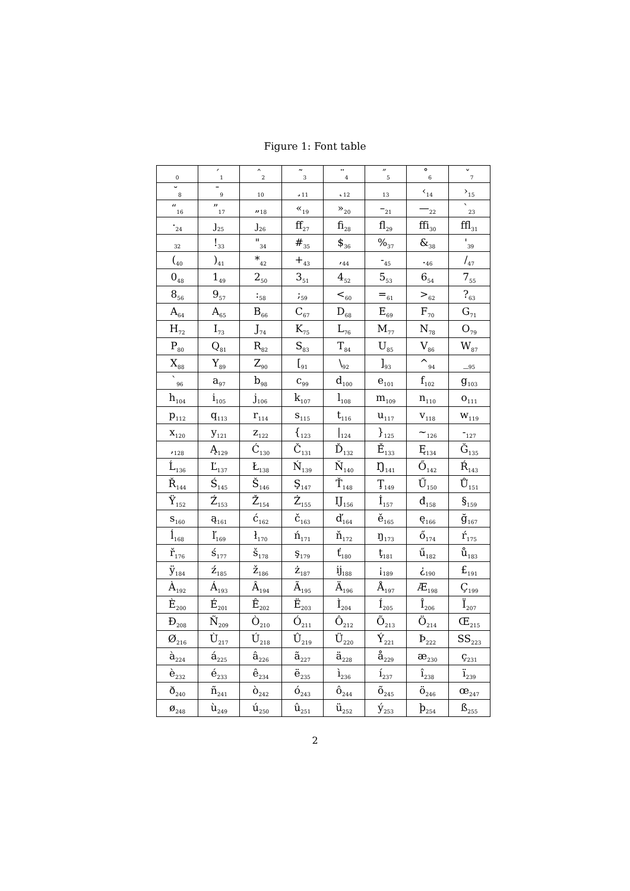Figure 1: Font table
| <sub>0</sub> | ´<sub>1</sub> | ˆ<sub>2</sub> | ˜<sub>3</sub> | ¨<sub>4</sub> | ˝<sub>5</sub> | ˚<sub>6</sub> | ˇ<sub>7</sub> |
| ˘<sub>8</sub> | ¯<sub>9</sub> | <sub>10</sub> | ¸<sub>11</sub> | ˛<sub>12</sub> | <sub>13</sub> | ‹<sub>14</sub> | ›<sub>15</sub> |
| “<sub>16</sub> | ”<sub>17</sub> | „<sub>18</sub> | «<sub>19</sub> | »<sub>20</sub> | –<sub>21</sub> | —<sub>22</sub> | `<sub>23</sub> |
| ·<sub>24</sub> | ȷ<sub>25</sub> | ȷ<sub>26</sub> | ff<sub>27</sub> | fi<sub>28</sub> | fl<sub>29</sub> | ffi<sub>30</sub> | ffl<sub>31</sub> |
| <sub>32</sub> | !<sub>33</sub> | "<sub>34</sub> | #<sub>35</sub> | $<sub>36</sub> | %<sub>37</sub> | &<sub>38</sub> | '<sub>39</sub> |
| (<sub>40</sub> | )<sub>41</sub> | *<sub>42</sub> | +<sub>43</sub> | ,<sub>44</sub> | -<sub>45</sub> | .<sub>46</sub> | /<sub>47</sub> |
| 0<sub>48</sub> | 1<sub>49</sub> | 2<sub>50</sub> | 3<sub>51</sub> | 4<sub>52</sub> | 5<sub>53</sub> | 6<sub>54</sub> | 7<sub>55</sub> |
| 8<sub>56</sub> | 9<sub>57</sub> | :<sub>58</sub> | ;<sub>59</sub> | <<sub>60</sub> | =<sub>61</sub> | ><sub>62</sub> | ?<sub>63</sub> |
| A<sub>64</sub> | A<sub>65</sub> | B<sub>66</sub> | C<sub>67</sub> | D<sub>68</sub> | E<sub>69</sub> | F<sub>70</sub> | G<sub>71</sub> |
| H<sub>72</sub> | I<sub>73</sub> | J<sub>74</sub> | K<sub>75</sub> | L<sub>76</sub> | M<sub>77</sub> | N<sub>78</sub> | O<sub>79</sub> |
| P<sub>80</sub> | Q<sub>81</sub> | R<sub>82</sub> | S<sub>83</sub> | T<sub>84</sub> | U<sub>85</sub> | V<sub>86</sub> | W<sub>87</sub> |
| X<sub>88</sub> | Y<sub>89</sub> | Z<sub>90</sub> | [<sub>91</sub> | \<sub>92</sub> | ]<sub>93</sub> | ^<sub>94</sub> | _<sub>95</sub> |
| `<sub>96</sub> | a<sub>97</sub> | b<sub>98</sub> | c<sub>99</sub> | d<sub>100</sub> | e<sub>101</sub> | f<sub>102</sub> | g<sub>103</sub> |
| h<sub>104</sub> | i<sub>105</sub> | j<sub>106</sub> | k<sub>107</sub> | l<sub>108</sub> | m<sub>109</sub> | n<sub>110</sub> | o<sub>111</sub> |
| p<sub>112</sub> | q<sub>113</sub> | r<sub>114</sub> | s<sub>115</sub> | t<sub>116</sub> | u<sub>117</sub> | v<sub>118</sub> | w<sub>119</sub> |
| x<sub>120</sub> | y<sub>121</sub> | z<sub>122</sub> | {<sub>123</sub> | /<sub>124</sub> | }<sub>125</sub> | ~<sub>126</sub> | -<sub>127</sub> |
| ,<sub>128</sub> | Ą<sub>129</sub> | Ć<sub>130</sub> | Č<sub>131</sub> | Ď<sub>132</sub> | Ě<sub>133</sub> | Ę<sub>134</sub> | Ğ<sub>135</sub> |
| Ĺ<sub>136</sub> | Ľ<sub>137</sub> | Ł<sub>138</sub> | Ń<sub>139</sub> | Ň<sub>140</sub> | Ŋ<sub>141</sub> | Ő<sub>142</sub> | Ŕ<sub>143</sub> |
| Ř<sub>144</sub> | Ś<sub>145</sub> | Š<sub>146</sub> | Ş<sub>147</sub> | Ť<sub>148</sub> | Ţ<sub>149</sub> | Ű<sub>150</sub> | Ů<sub>151</sub> |
| Ÿ<sub>152</sub> | Ź<sub>153</sub> | Ž<sub>154</sub> | Ż<sub>155</sub> | Ĳ<sub>156</sub> | İ<sub>157</sub> | đ<sub>158</sub> | §<sub>159</sub> |
| s<sub>160</sub> | ą<sub>161</sub> | ć<sub>162</sub> | č<sub>163</sub> | ď<sub>164</sub> | ě<sub>165</sub> | ę<sub>166</sub> | ğ<sub>167</sub> |
| ĺ<sub>168</sub> | ľ<sub>169</sub> | ł<sub>170</sub> | ń<sub>171</sub> | ň<sub>172</sub> | ŋ<sub>173</sub> | ő<sub>174</sub> | ŕ<sub>175</sub> |
| ř<sub>176</sub> | ś<sub>177</sub> | š<sub>178</sub> | ş<sub>179</sub> | ť<sub>180</sub> | ţ<sub>181</sub> | ű<sub>182</sub> | ů<sub>183</sub> |
| ÿ<sub>184</sub> | ź<sub>185</sub> | ž<sub>186</sub> | ż<sub>187</sub> | ĳ<sub>188</sub> | ¡<sub>189</sub> | ¿<sub>190</sub> | £<sub>191</sub> |
| À<sub>192</sub> | Á<sub>193</sub> | Â<sub>194</sub> | Ã<sub>195</sub> | Ä<sub>196</sub> | Å<sub>197</sub> | Æ<sub>198</sub> | Ç<sub>199</sub> |
| È<sub>200</sub> | É<sub>201</sub> | Ê<sub>202</sub> | Ë<sub>203</sub> | Ì<sub>204</sub> | Í<sub>205</sub> | Î<sub>206</sub> | Ï<sub>207</sub> |
| Ð<sub>208</sub> | Ñ<sub>209</sub> | Ò<sub>210</sub> | Ó<sub>211</sub> | Ô<sub>212</sub> | Õ<sub>213</sub> | Ö<sub>214</sub> | Œ<sub>215</sub> |
| Ø<sub>216</sub> | Ù<sub>217</sub> | Ú<sub>218</sub> | Û<sub>219</sub> | Ü<sub>220</sub> | Ý<sub>221</sub> | Þ<sub>222</sub> | SS<sub>223</sub> |
| à<sub>224</sub> | á<sub>225</sub> | â<sub>226</sub> | ã<sub>227</sub> | ä<sub>228</sub> | å<sub>229</sub> | æ<sub>230</sub> | ç<sub>231</sub> |
| è<sub>232</sub> | é<sub>233</sub> | ê<sub>234</sub> | ë<sub>235</sub> | ì<sub>236</sub> | í<sub>237</sub> | î<sub>238</sub> | ï<sub>239</sub> |
| ð<sub>240</sub> | ñ<sub>241</sub> | ò<sub>242</sub> | ó<sub>243</sub> | ô<sub>244</sub> | õ<sub>245</sub> | ö<sub>246</sub> | œ<sub>247</sub> |
| ø<sub>248</sub> | ù<sub>249</sub> | ú<sub>250</sub> | û<sub>251</sub> | ü<sub>252</sub> | ý<sub>253</sub> | þ<sub>254</sub> | ß<sub>255</sub> |
2